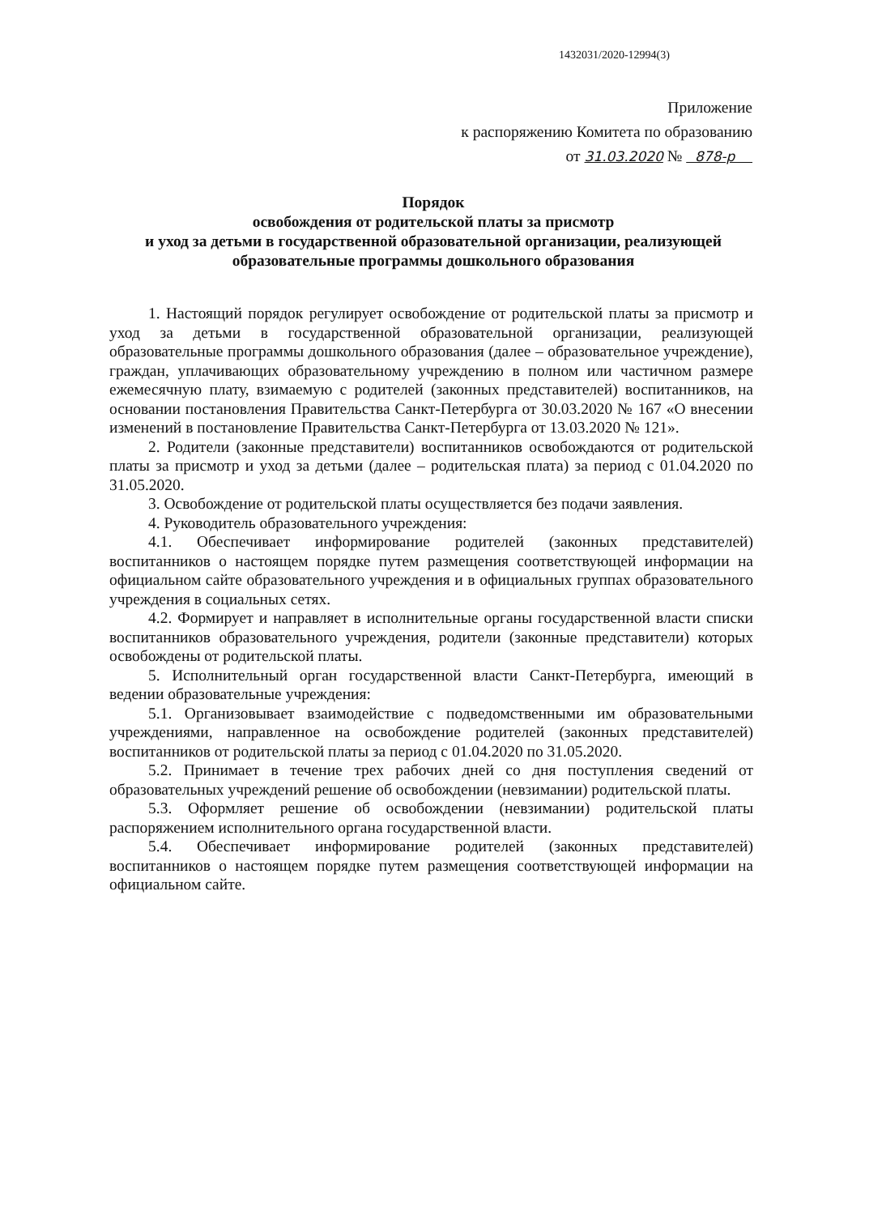1432031/2020-12994(3)
Приложение
к распоряжению Комитета по образованию
от 31.03.2020 № 878-р
Порядок
освобождения от родительской платы за присмотр
и уход за детьми в государственной образовательной организации, реализующей
образовательные программы дошкольного образования
1. Настоящий порядок регулирует освобождение от родительской платы за присмотр и уход за детьми в государственной образовательной организации, реализующей образовательные программы дошкольного образования (далее – образовательное учреждение), граждан, уплачивающих образовательному учреждению в полном или частичном размере ежемесячную плату, взимаемую с родителей (законных представителей) воспитанников, на основании постановления Правительства Санкт-Петербурга от 30.03.2020 № 167 «О внесении изменений в постановление Правительства Санкт-Петербурга от 13.03.2020 № 121».
2. Родители (законные представители) воспитанников освобождаются от родительской платы за присмотр и уход за детьми (далее – родительская плата) за период с 01.04.2020 по 31.05.2020.
3. Освобождение от родительской платы осуществляется без подачи заявления.
4. Руководитель образовательного учреждения:
4.1. Обеспечивает информирование родителей (законных представителей) воспитанников о настоящем порядке путем размещения соответствующей информации на официальном сайте образовательного учреждения и в официальных группах образовательного учреждения в социальных сетях.
4.2. Формирует и направляет в исполнительные органы государственной власти списки воспитанников образовательного учреждения, родители (законные представители) которых освобождены от родительской платы.
5. Исполнительный орган государственной власти Санкт-Петербурга, имеющий в ведении образовательные учреждения:
5.1. Организовывает взаимодействие с подведомственными им образовательными учреждениями, направленное на освобождение родителей (законных представителей) воспитанников от родительской платы за период с 01.04.2020 по 31.05.2020.
5.2. Принимает в течение трех рабочих дней со дня поступления сведений от образовательных учреждений решение об освобождении (невзимании) родительской платы.
5.3. Оформляет решение об освобождении (невзимании) родительской платы распоряжением исполнительного органа государственной власти.
5.4. Обеспечивает информирование родителей (законных представителей) воспитанников о настоящем порядке путем размещения соответствующей информации на официальном сайте.